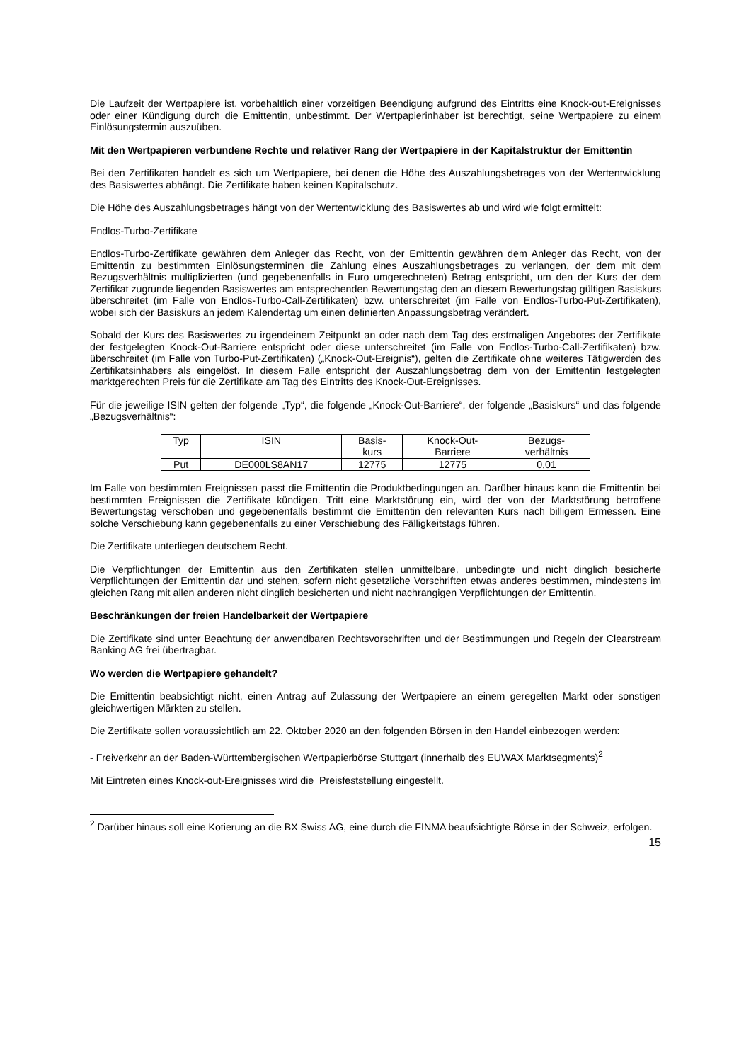Die Laufzeit der Wertpapiere ist, vorbehaltlich einer vorzeitigen Beendigung aufgrund des Eintritts eine Knock-out-Ereignisses oder einer Kündigung durch die Emittentin, unbestimmt. Der Wertpapierinhaber ist berechtigt, seine Wertpapiere zu einem Einlösungstermin auszuüben.
Mit den Wertpapieren verbundene Rechte und relativer Rang der Wertpapiere in der Kapitalstruktur der Emittentin
Bei den Zertifikaten handelt es sich um Wertpapiere, bei denen die Höhe des Auszahlungsbetrages von der Wertentwicklung des Basiswertes abhängt. Die Zertifikate haben keinen Kapitalschutz.
Die Höhe des Auszahlungsbetrages hängt von der Wertentwicklung des Basiswertes ab und wird wie folgt ermittelt:
Endlos-Turbo-Zertifikate
Endlos-Turbo-Zertifikate gewähren dem Anleger das Recht, von der Emittentin gewähren dem Anleger das Recht, von der Emittentin zu bestimmten Einlösungsterminen die Zahlung eines Auszahlungsbetrages zu verlangen, der dem mit dem Bezugsverhältnis multiplizierten (und gegebenenfalls in Euro umgerechneten) Betrag entspricht, um den der Kurs der dem Zertifikat zugrunde liegenden Basiswertes am entsprechenden Bewertungstag den an diesem Bewertungstag gültigen Basiskurs überschreitet (im Falle von Endlos-Turbo-Call-Zertifikaten) bzw. unterschreitet (im Falle von Endlos-Turbo-Put-Zertifikaten), wobei sich der Basiskurs an jedem Kalendertag um einen definierten Anpassungsbetrag verändert.
Sobald der Kurs des Basiswertes zu irgendeinem Zeitpunkt an oder nach dem Tag des erstmaligen Angebotes der Zertifikate der festgelegten Knock-Out-Barriere entspricht oder diese unterschreitet (im Falle von Endlos-Turbo-Call-Zertifikaten) bzw. überschreitet (im Falle von Turbo-Put-Zertifikaten) („Knock-Out-Ereignis“), gelten die Zertifikate ohne weiteres Tätigwerden des Zertifikatsinhabers als eingelöst. In diesem Falle entspricht der Auszahlungsbetrag dem von der Emittentin festgelegten marktgerechten Preis für die Zertifikate am Tag des Eintritts des Knock-Out-Ereignisses.
Für die jeweilige ISIN gelten der folgende „Typ“, die folgende „Knock-Out-Barriere“, der folgende „Basiskurs“ und das folgende „Bezugsverhältnis“:
| Typ | ISIN | Basis- kurs | Knock-Out- Barriere | Bezugs- verhältnis |
| --- | --- | --- | --- | --- |
| Put | DE000LS8AN17 | 12775 | 12775 | 0,01 |
Im Falle von bestimmten Ereignissen passt die Emittentin die Produktbedingungen an. Darüber hinaus kann die Emittentin bei bestimmten Ereignissen die Zertifikate kündigen. Tritt eine Marktstörung ein, wird der von der Marktstörung betroffene Bewertungstag verschoben und gegebenenfalls bestimmt die Emittentin den relevanten Kurs nach billigem Ermessen. Eine solche Verschiebung kann gegebenenfalls zu einer Verschiebung des Fälligkeitstags führen.
Die Zertifikate unterliegen deutschem Recht.
Die Verpflichtungen der Emittentin aus den Zertifikaten stellen unmittelbare, unbedingte und nicht dinglich besicherte Verpflichtungen der Emittentin dar und stehen, sofern nicht gesetzliche Vorschriften etwas anderes bestimmen, mindestens im gleichen Rang mit allen anderen nicht dinglich besicherten und nicht nachrangigen Verpflichtungen der Emittentin.
Beschränkungen der freien Handelbarkeit der Wertpapiere
Die Zertifikate sind unter Beachtung der anwendbaren Rechtsvorschriften und der Bestimmungen und Regeln der Clearstream Banking AG frei übertragbar.
Wo werden die Wertpapiere gehandelt?
Die Emittentin beabsichtigt nicht, einen Antrag auf Zulassung der Wertpapiere an einem geregelten Markt oder sonstigen gleichwertigen Märkten zu stellen.
Die Zertifikate sollen voraussichtlich am 22. Oktober 2020 an den folgenden Börsen in den Handel einbezogen werden:
- Freiverkehr an der Baden-Württembergischen Wertpapierbörse Stuttgart (innerhalb des EUWAX Marktsegments)<sup>2</sup>
Mit Eintreten eines Knock-out-Ereignisses wird die Preisfeststellung eingestellt.
<sup>2</sup> Darüber hinaus soll eine Kotierung an die BX Swiss AG, eine durch die FINMA beaufsichtigte Börse in der Schweiz, erfolgen.
15